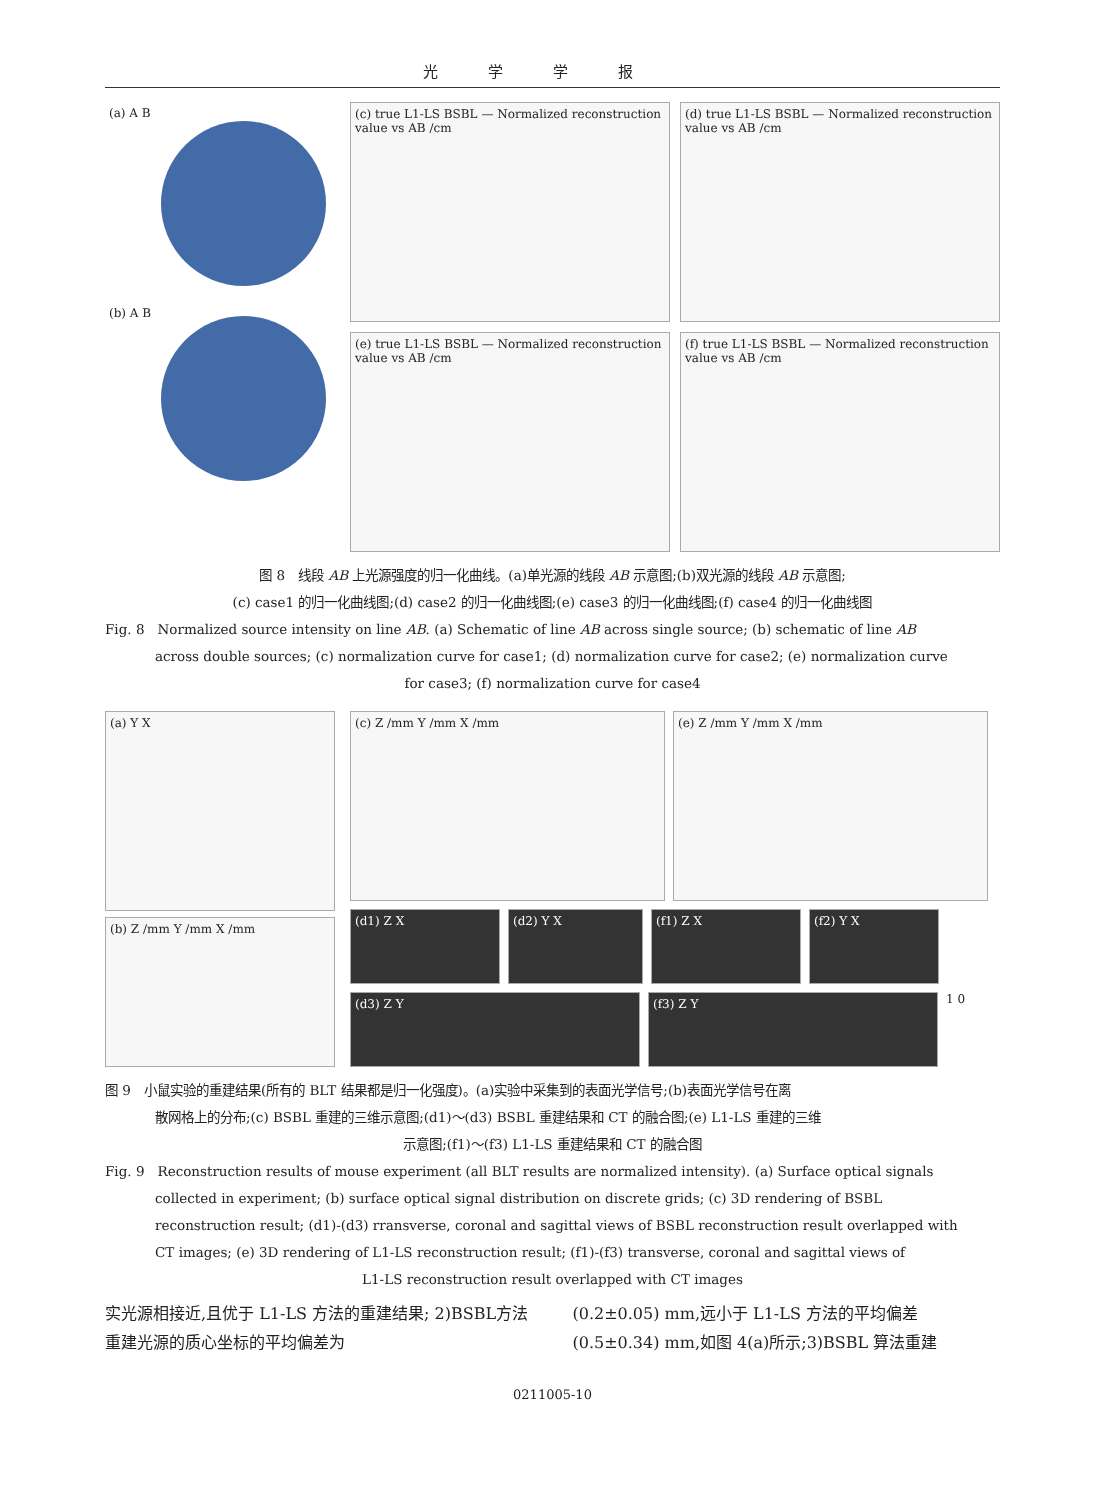光学学报
(a) A B
(b) A B
(c) true L1-LS BSBL — Normalized reconstruction value vs AB /cm
(d) true L1-LS BSBL — Normalized reconstruction value vs AB /cm
(e) true L1-LS BSBL — Normalized reconstruction value vs AB /cm
(f) true L1-LS BSBL — Normalized reconstruction value vs AB /cm
图 8　线段 AB 上光源强度的归一化曲线。(a)单光源的线段 AB 示意图;(b)双光源的线段 AB 示意图;
(c) case1 的归一化曲线图;(d) case2 的归一化曲线图;(e) case3 的归一化曲线图;(f) case4 的归一化曲线图
Fig. 8　Normalized source intensity on line AB. (a) Schematic of line AB across single source; (b) schematic of line AB
across double sources; (c) normalization curve for case1; (d) normalization curve for case2; (e) normalization curve
for case3; (f) normalization curve for case4
(a) Y X
(b) Z /mm Y /mm X /mm
(c) Z /mm Y /mm X /mm
(e) Z /mm Y /mm X /mm
(d1) Z X
(d2) Y X
(f1) Z X
(f2) Y X
(d3) Z Y
(f3) Z Y
1 0
图 9　小鼠实验的重建结果(所有的 BLT 结果都是归一化强度)。(a)实验中采集到的表面光学信号;(b)表面光学信号在离
散网格上的分布;(c) BSBL 重建的三维示意图;(d1)～(d3) BSBL 重建结果和 CT 的融合图;(e) L1-LS 重建的三维
示意图;(f1)～(f3) L1-LS 重建结果和 CT 的融合图
Fig. 9　Reconstruction results of mouse experiment (all BLT results are normalized intensity). (a) Surface optical signals
collected in experiment; (b) surface optical signal distribution on discrete grids; (c) 3D rendering of BSBL
reconstruction result; (d1)-(d3) rransverse, coronal and sagittal views of BSBL reconstruction result overlapped with
CT images; (e) 3D rendering of L1-LS reconstruction result; (f1)-(f3) transverse, coronal and sagittal views of
L1-LS reconstruction result overlapped with CT images
实光源相接近,且优于 L1-LS 方法的重建结果; 2)BSBL方法重建光源的质心坐标的平均偏差为
(0.2±0.05) mm,远小于 L1-LS 方法的平均偏差 (0.5±0.34) mm,如图 4(a)所示;3)BSBL 算法重建
0211005-10